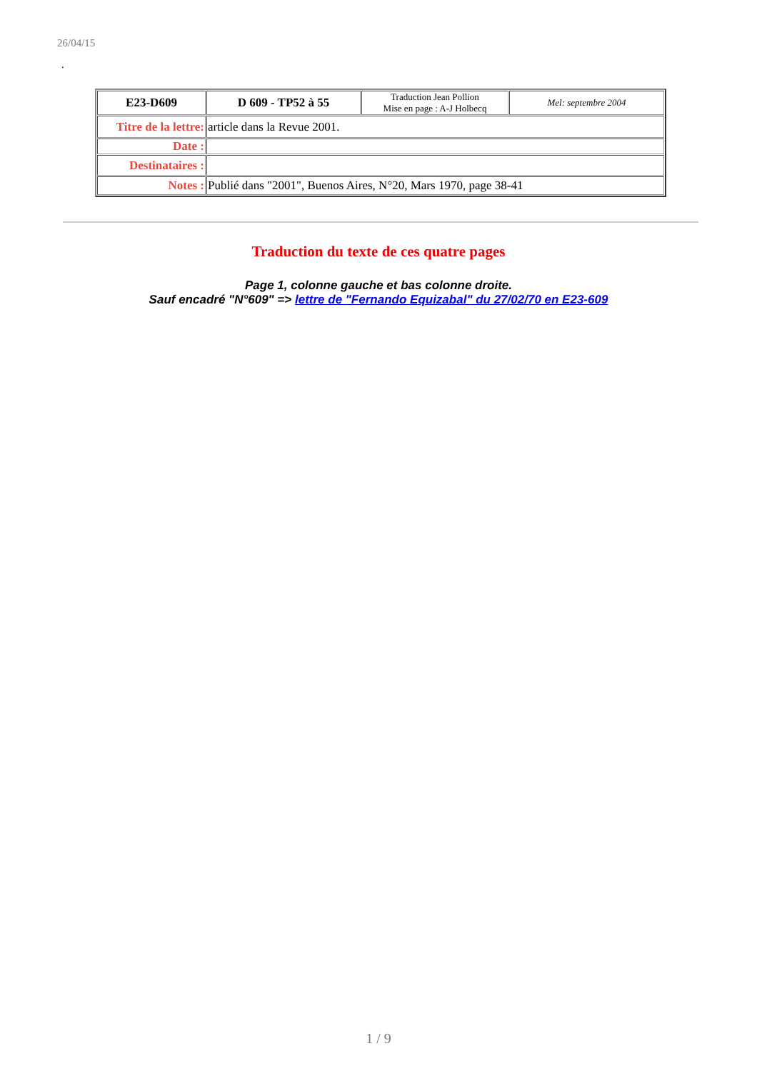26/04/15
.
| E23-D609 | D 609 - TP52 à 55 | Traduction Jean Pollion Mise en page : A-J Holbecq | Mel: septembre 2004 |
| Titre de la lettre: | article dans la Revue 2001. | | |
| Date : | | | |
| Destinataires : | | | |
| Notes : | Publié dans "2001", Buenos Aires, N°20, Mars 1970, page 38-41 | | |
Traduction du texte de ces quatre pages
Page 1, colonne gauche et bas colonne droite.
Sauf encadré "N°609" => lettre de "Fernando Equizabal" du 27/02/70 en E23-609
1 / 9